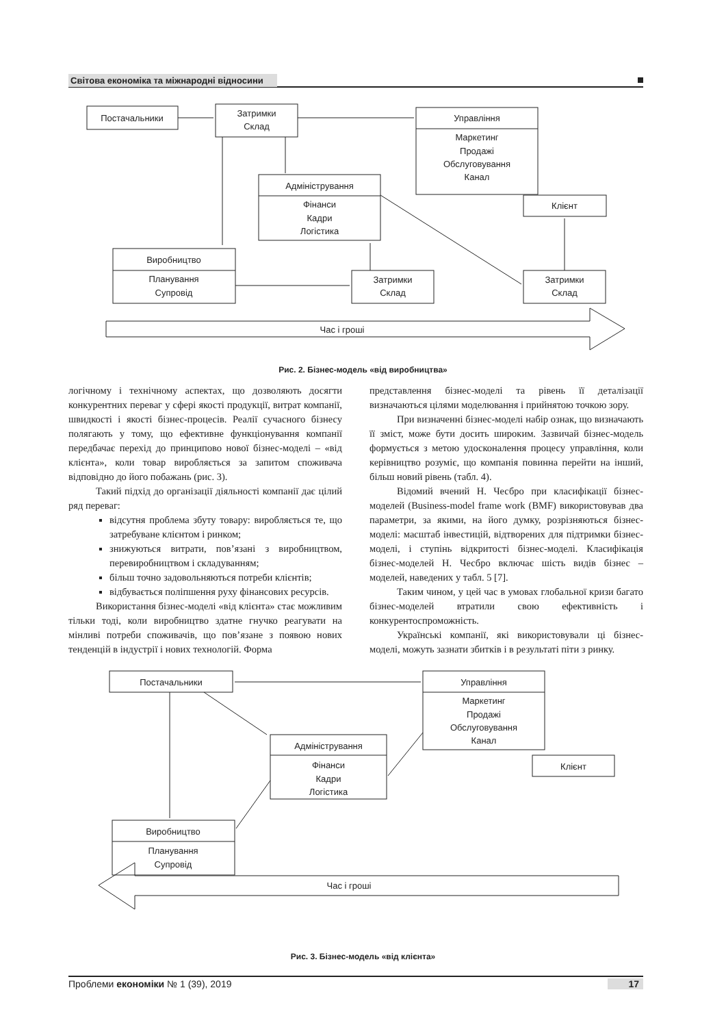Світова економіка та міжнародні відносини
Постачальники
Затримки
Склад
Управління
Маркетинг
Продажі
Обслуговування
Канал
Адміністрування
Фінанси
Кадри
Логістика
Клієнт
Виробництво
Планування
Супровід
Затримки
Склад
Затримки
Склад
Час і гроші
Рис. 2. Бізнес-модель «від виробництва»
логічному і технічному аспектах, що дозволяють досягти конкурентних переваг у сфері якості продукції, витрат компанії, швидкості і якості бізнес-процесів. Реалії сучасного бізнесу полягають у тому, що ефективне функціонування компанії передбачає перехід до принципово нової бізнес-моделі – «від клієнта», коли товар виробляється за запитом споживача відповідно до його побажань (рис. 3).
Такий підхід до організації діяльності компанії дає цілий ряд переваг:
відсутня проблема збуту товару: виробляється те, що затребуване клієнтом і ринком;
знижуються витрати, пов’язані з виробництвом, перевиробництвом і складуванням;
більш точно задовольняються потреби клієнтів;
відбувається поліпшення руху фінансових ресурсів.
Використання бізнес-моделі «від клієнта» стає можливим тільки тоді, коли виробництво здатне гнучко реагувати на мінливі потреби споживачів, що пов’язане з появою нових тенденцій в індустрії і нових технологій. Форма
представлення бізнес-моделі та рівень її деталізації визначаються цілями моделювання і прийнятою точкою зору.
При визначенні бізнес-моделі набір ознак, що визначають її зміст, може бути досить широким. Зазвичай бізнес-модель формується з метою удосконалення процесу управління, коли керівництво розуміє, що компанія повинна перейти на інший, більш новий рівень (табл. 4).
Відомий вчений Н. Чесбро при класифікації бізнес-моделей (Business-model frame work (BMF) використовував два параметри, за якими, на його думку, розрізняються бізнес-моделі: масштаб інвестицій, відтворених для підтримки бізнес-моделі, і ступінь відкритості бізнес-моделі. Класифікація бізнес-моделей Н. Чесбро включає шість видів бізнес – моделей, наведених у табл. 5 [7].
Таким чином, у цей час в умовах глобальної кризи багато бізнес-моделей втратили свою ефективність і конкурентоспроможність.
Українські компанії, які використовували ці бізнес-моделі, можуть зазнати збитків і в результаті піти з ринку.
Постачальники
Управління
Маркетинг
Продажі
Обслуговування
Канал
Адміністрування
Фінанси
Кадри
Логістика
Клієнт
Виробництво
Планування
Супровід
Час і гроші
Рис. 3. Бізнес-модель «від клієнта»
Проблеми економіки № 1 (39), 2019 17